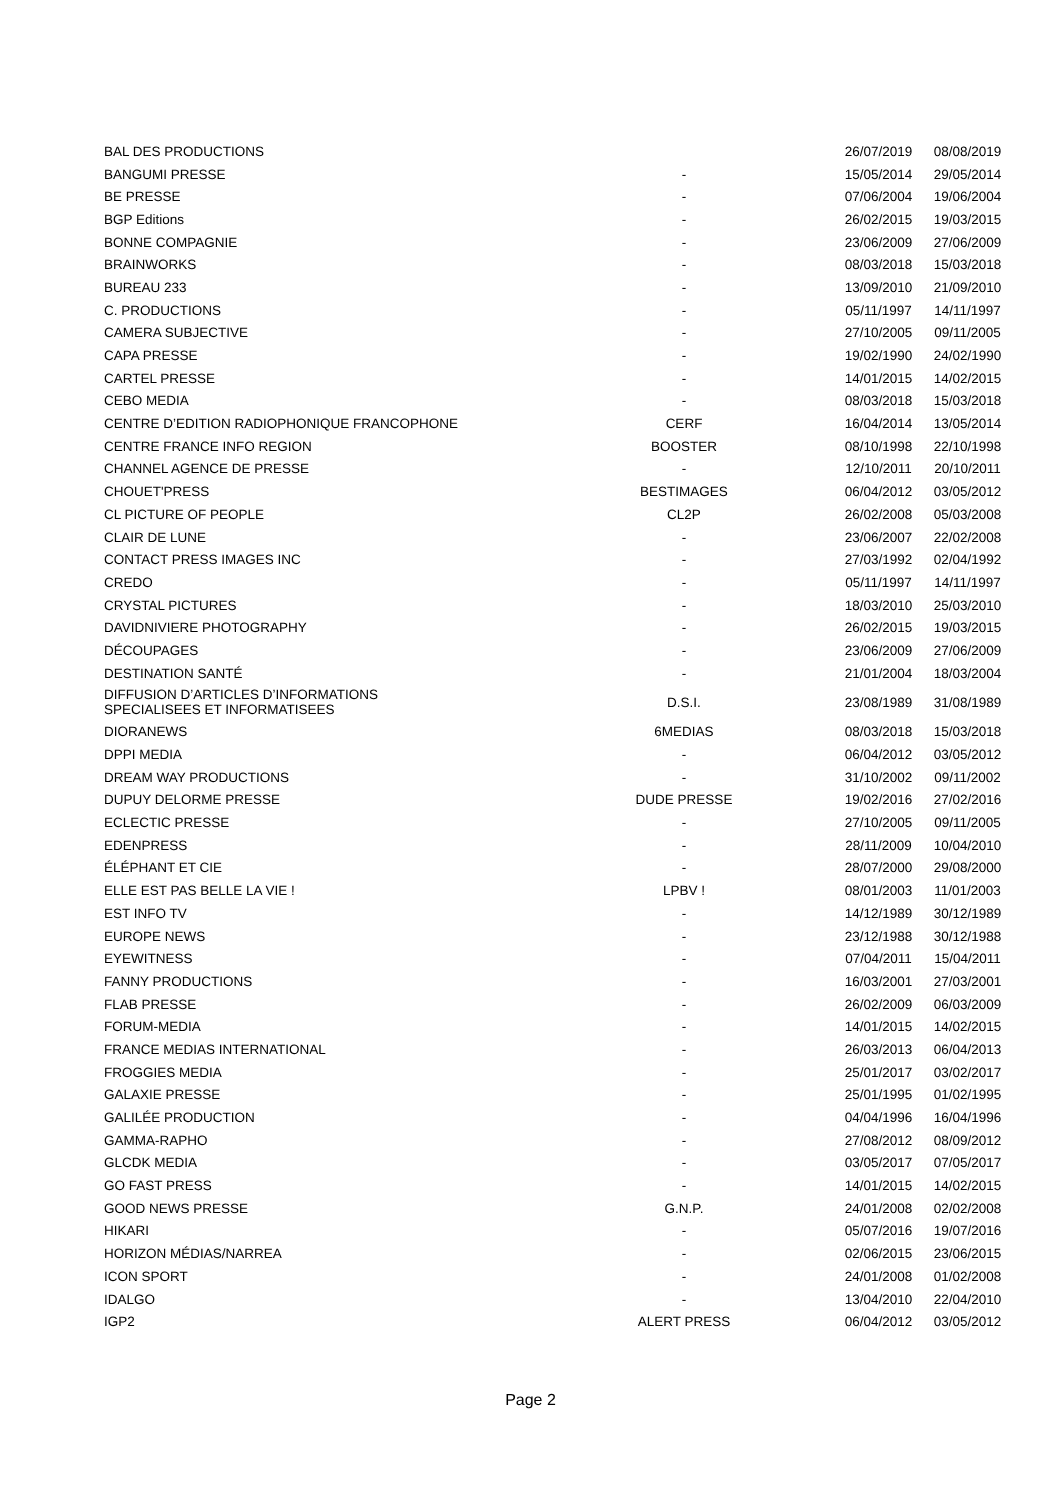| BAL DES PRODUCTIONS | | 26/07/2019 | 08/08/2019 |
| BANGUMI PRESSE | - | 15/05/2014 | 29/05/2014 |
| BE PRESSE | - | 07/06/2004 | 19/06/2004 |
| BGP Editions | - | 26/02/2015 | 19/03/2015 |
| BONNE COMPAGNIE | - | 23/06/2009 | 27/06/2009 |
| BRAINWORKS | - | 08/03/2018 | 15/03/2018 |
| BUREAU 233 | - | 13/09/2010 | 21/09/2010 |
| C. PRODUCTIONS | - | 05/11/1997 | 14/11/1997 |
| CAMERA SUBJECTIVE | - | 27/10/2005 | 09/11/2005 |
| CAPA PRESSE | - | 19/02/1990 | 24/02/1990 |
| CARTEL PRESSE | - | 14/01/2015 | 14/02/2015 |
| CEBO MEDIA | - | 08/03/2018 | 15/03/2018 |
| CENTRE D’EDITION RADIOPHONIQUE FRANCOPHONE | CERF | 16/04/2014 | 13/05/2014 |
| CENTRE FRANCE INFO REGION | BOOSTER | 08/10/1998 | 22/10/1998 |
| CHANNEL AGENCE DE PRESSE | - | 12/10/2011 | 20/10/2011 |
| CHOUET'PRESS | BESTIMAGES | 06/04/2012 | 03/05/2012 |
| CL PICTURE OF PEOPLE | CL2P | 26/02/2008 | 05/03/2008 |
| CLAIR DE LUNE | - | 23/06/2007 | 22/02/2008 |
| CONTACT PRESS IMAGES INC | - | 27/03/1992 | 02/04/1992 |
| CREDO | - | 05/11/1997 | 14/11/1997 |
| CRYSTAL PICTURES | - | 18/03/2010 | 25/03/2010 |
| DAVIDNIVIERE PHOTOGRAPHY | - | 26/02/2015 | 19/03/2015 |
| DÉCOUPAGES | - | 23/06/2009 | 27/06/2009 |
| DESTINATION SANTÉ | - | 21/01/2004 | 18/03/2004 |
| DIFFUSION D’ARTICLES D’INFORMATIONS SPECIALISEES ET INFORMATISEES | D.S.I. | 23/08/1989 | 31/08/1989 |
| DIORANEWS | 6MEDIAS | 08/03/2018 | 15/03/2018 |
| DPPI MEDIA | - | 06/04/2012 | 03/05/2012 |
| DREAM WAY PRODUCTIONS | - | 31/10/2002 | 09/11/2002 |
| DUPUY DELORME PRESSE | DUDE PRESSE | 19/02/2016 | 27/02/2016 |
| ECLECTIC PRESSE | - | 27/10/2005 | 09/11/2005 |
| EDENPRESS | - | 28/11/2009 | 10/04/2010 |
| ÉLÉPHANT ET CIE | - | 28/07/2000 | 29/08/2000 |
| ELLE EST PAS BELLE LA VIE ! | LPBV ! | 08/01/2003 | 11/01/2003 |
| EST INFO TV | - | 14/12/1989 | 30/12/1989 |
| EUROPE NEWS | - | 23/12/1988 | 30/12/1988 |
| EYEWITNESS | - | 07/04/2011 | 15/04/2011 |
| FANNY PRODUCTIONS | - | 16/03/2001 | 27/03/2001 |
| FLAB PRESSE | - | 26/02/2009 | 06/03/2009 |
| FORUM-MEDIA | - | 14/01/2015 | 14/02/2015 |
| FRANCE MEDIAS INTERNATIONAL | - | 26/03/2013 | 06/04/2013 |
| FROGGIES MEDIA | - | 25/01/2017 | 03/02/2017 |
| GALAXIE PRESSE | - | 25/01/1995 | 01/02/1995 |
| GALILÉE PRODUCTION | - | 04/04/1996 | 16/04/1996 |
| GAMMA-RAPHO | - | 27/08/2012 | 08/09/2012 |
| GLCDK MEDIA | - | 03/05/2017 | 07/05/2017 |
| GO FAST PRESS | - | 14/01/2015 | 14/02/2015 |
| GOOD NEWS PRESSE | G.N.P. | 24/01/2008 | 02/02/2008 |
| HIKARI | - | 05/07/2016 | 19/07/2016 |
| HORIZON MÉDIAS/NARREA | - | 02/06/2015 | 23/06/2015 |
| ICON SPORT | - | 24/01/2008 | 01/02/2008 |
| IDALGO | - | 13/04/2010 | 22/04/2010 |
| IGP2 | ALERT PRESS | 06/04/2012 | 03/05/2012 |
Page 2